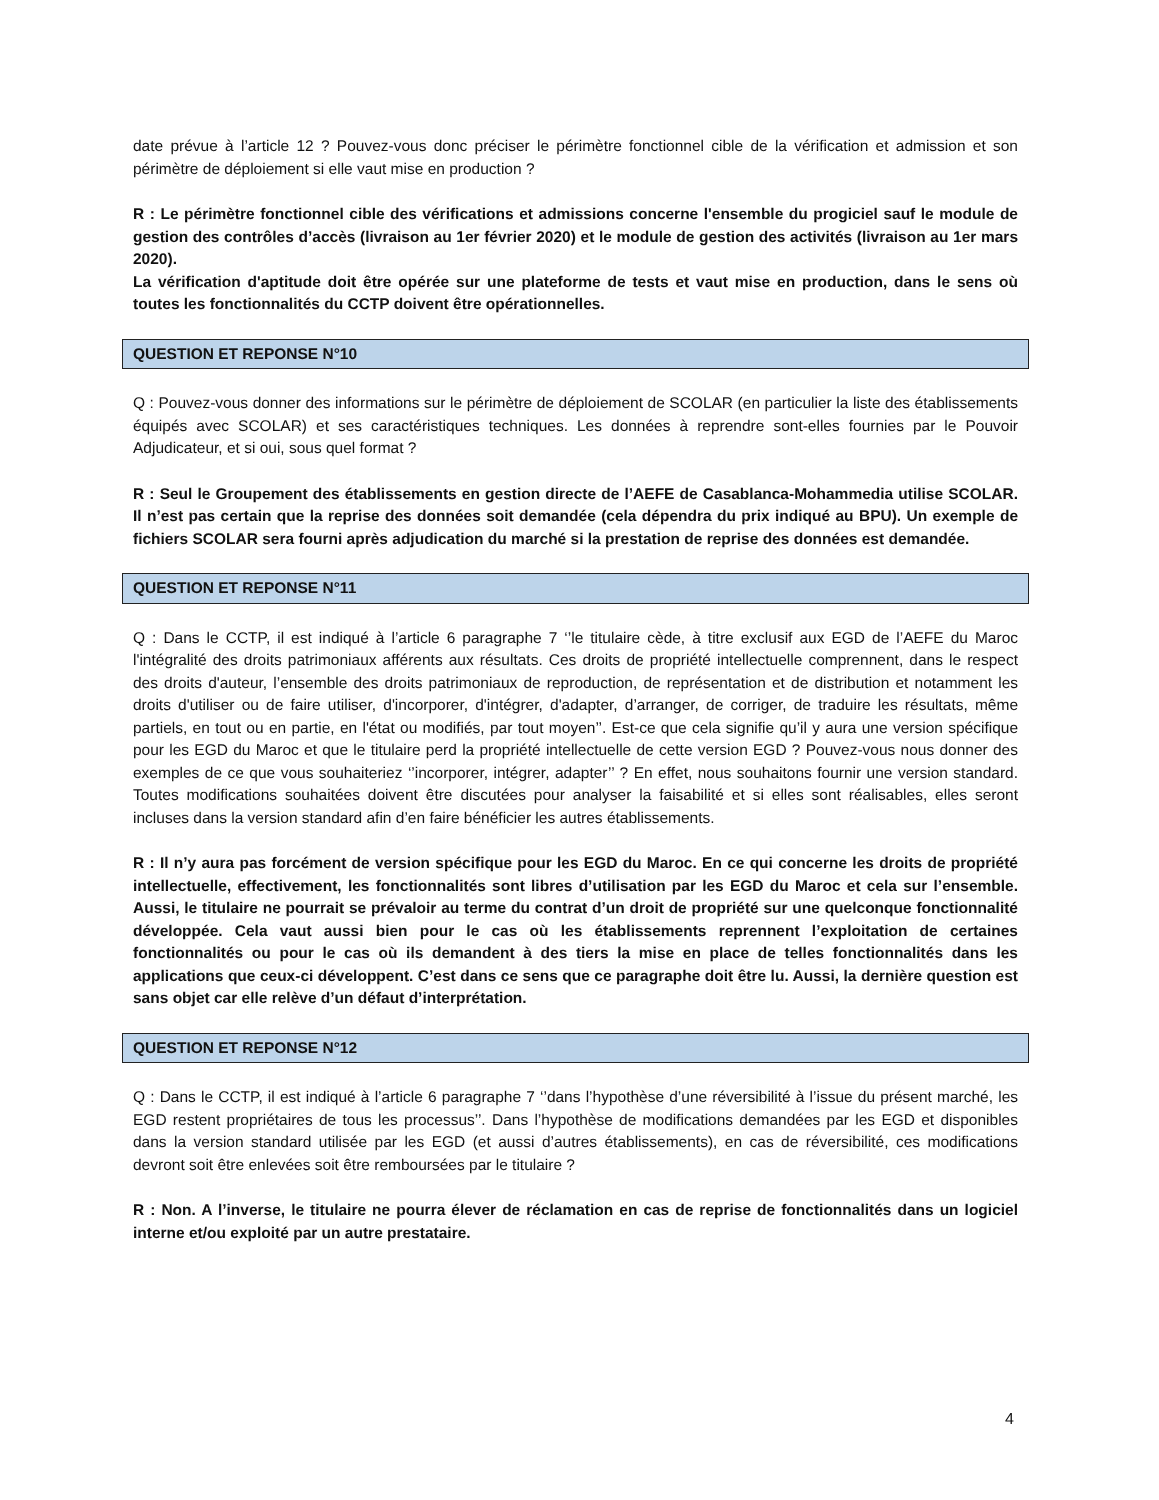date prévue à l’article 12 ? Pouvez-vous donc préciser le périmètre fonctionnel cible de la vérification et admission et son périmètre de déploiement si elle vaut mise en production ?
R : Le périmètre fonctionnel cible des vérifications et admissions concerne l'ensemble du progiciel sauf le module de gestion des contrôles d’accès (livraison au 1er février 2020) et le module de gestion des activités (livraison au 1er mars 2020).
La vérification d'aptitude doit être opérée sur une plateforme de tests et vaut mise en production, dans le sens où toutes les fonctionnalités du CCTP doivent être opérationnelles.
QUESTION ET REPONSE N°10
Q : Pouvez-vous donner des informations sur le périmètre de déploiement de SCOLAR (en particulier la liste des établissements équipés avec SCOLAR) et ses caractéristiques techniques. Les données à reprendre sont-elles fournies par le Pouvoir Adjudicateur, et si oui, sous quel format ?
R : Seul le Groupement des établissements en gestion directe de l’AEFE de Casablanca-Mohammedia utilise SCOLAR. Il n’est pas certain que la reprise des données soit demandée (cela dépendra du prix indiqué au BPU). Un exemple de fichiers SCOLAR sera fourni après adjudication du marché si la prestation de reprise des données est demandée.
QUESTION ET REPONSE N°11
Q : Dans le CCTP, il est indiqué à l’article 6 paragraphe 7 ‘’le titulaire cède, à titre exclusif aux EGD de l’AEFE du Maroc l'intégralité des droits patrimoniaux afférents aux résultats. Ces droits de propriété intellectuelle comprennent, dans le respect des droits d'auteur, l’ensemble des droits patrimoniaux de reproduction, de représentation et de distribution et notamment les droits d'utiliser ou de faire utiliser, d'incorporer, d'intégrer, d'adapter, d’arranger, de corriger, de traduire les résultats, même partiels, en tout ou en partie, en l'état ou modifiés, par tout moyen’’. Est-ce que cela signifie qu’il y aura une version spécifique pour les EGD du Maroc et que le titulaire perd la propriété intellectuelle de cette version EGD ? Pouvez-vous nous donner des exemples de ce que vous souhaiteriez ‘’incorporer, intégrer, adapter’’ ? En effet, nous souhaitons fournir une version standard. Toutes modifications souhaitées doivent être discutées pour analyser la faisabilité et si elles sont réalisables, elles seront incluses dans la version standard afin d’en faire bénéficier les autres établissements.
R : Il n’y aura pas forcément de version spécifique pour les EGD du Maroc. En ce qui concerne les droits de propriété intellectuelle, effectivement, les fonctionnalités sont libres d’utilisation par les EGD du Maroc et cela sur l’ensemble. Aussi, le titulaire ne pourrait se prévaloir au terme du contrat d’un droit de propriété sur une quelconque fonctionnalité développée. Cela vaut aussi bien pour le cas où les établissements reprennent l’exploitation de certaines fonctionnalités ou pour le cas où ils demandent à des tiers la mise en place de telles fonctionnalités dans les applications que ceux-ci développent. C’est dans ce sens que ce paragraphe doit être lu. Aussi, la dernière question est sans objet car elle relève d’un défaut d’interprétation.
QUESTION ET REPONSE N°12
Q : Dans le CCTP, il est indiqué à l’article 6 paragraphe 7 ‘’dans l’hypothèse d’une réversibilité à l’issue du présent marché, les EGD restent propriétaires de tous les processus’’. Dans l’hypothèse de modifications demandées par les EGD et disponibles dans la version standard utilisée par les EGD (et aussi d’autres établissements), en cas de réversibilité, ces modifications devront soit être enlevées soit être remboursées par le titulaire ?
R : Non. A l’inverse, le titulaire ne pourra élever de réclamation en cas de reprise de fonctionnalités dans un logiciel interne et/ou exploité par un autre prestataire.
4